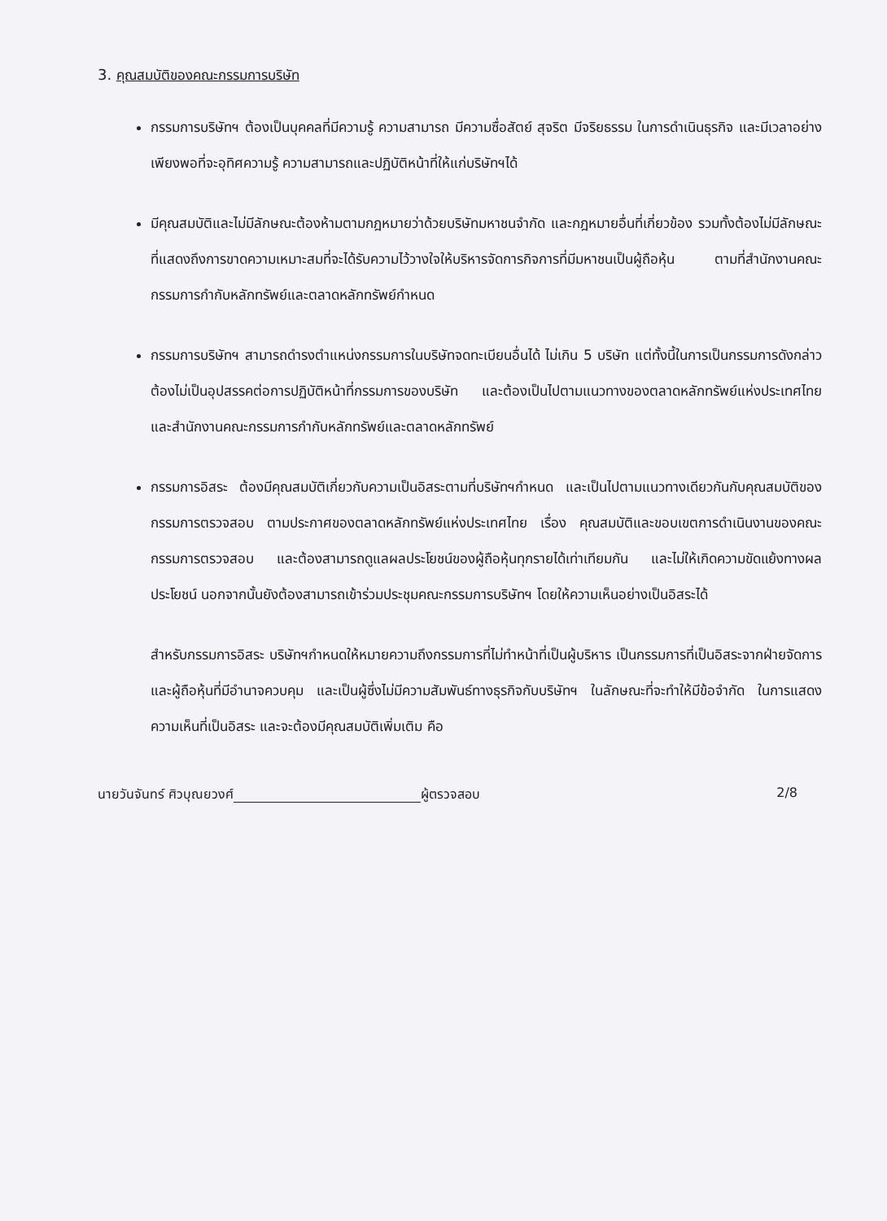3. คุณสมบัติของคณะกรรมการบริษัท
กรรมการบริษัทฯ ต้องเป็นบุคคลที่มีความรู้ ความสามารถ มีความซื่อสัตย์ สุจริต มีจริยธรรม ในการดำเนินธุรกิจ และมีเวลาอย่างเพียงพอที่จะอุทิศความรู้ ความสามารถและปฏิบัติหน้าที่ให้แก่บริษัทฯได้
มีคุณสมบัติและไม่มีลักษณะต้องห้ามตามกฎหมายว่าด้วยบริษัทมหาชนจำกัด และกฎหมายอื่นที่เกี่ยวข้อง รวมทั้งต้องไม่มีลักษณะที่แสดงถึงการขาดความเหมาะสมที่จะได้รับความไว้วางใจให้บริหารจัดการกิจการที่มีมหาชนเป็นผู้ถือหุ้น ตามที่สำนักงานคณะกรรมการกำกับหลักทรัพย์และตลาดหลักทรัพย์กำหนด
กรรมการบริษัทฯ สามารถดำรงตำแหน่งกรรมการในบริษัทจดทะเบียนอื่นได้ ไม่เกิน 5 บริษัท แต่ทั้งนี้ในการเป็นกรรมการดังกล่าว ต้องไม่เป็นอุปสรรคต่อการปฏิบัติหน้าที่กรรมการของบริษัท และต้องเป็นไปตามแนวทางของตลาดหลักทรัพย์แห่งประเทศไทย และสำนักงานคณะกรรมการกำกับหลักทรัพย์และตลาดหลักทรัพย์
กรรมการอิสระ ต้องมีคุณสมบัติเกี่ยวกับความเป็นอิสระตามที่บริษัทฯกำหนด และเป็นไปตามแนวทางเดียวกันกับคุณสมบัติของกรรมการตรวจสอบ ตามประกาศของตลาดหลักทรัพย์แห่งประเทศไทย เรื่อง คุณสมบัติและขอบเขตการดำเนินงานของคณะกรรมการตรวจสอบ และต้องสามารถดูแลผลประโยชน์ของผู้ถือหุ้นทุกรายได้เท่าเทียมกัน และไม่ให้เกิดความขัดแย้งทางผล ประโยชน์ นอกจากนั้นยังต้องสามารถเข้าร่วมประชุมคณะกรรมการบริษัทฯ โดยให้ความเห็นอย่างเป็นอิสระได้
สำหรับกรรมการอิสระ บริษัทฯกำหนดให้หมายความถึงกรรมการที่ไม่ทำหน้าที่เป็นผู้บริหาร เป็นกรรมการที่เป็นอิสระจากฝ่ายจัดการ และผู้ถือหุ้นที่มีอำนาจควบคุม และเป็นผู้ซึ่งไม่มีความสัมพันธ์ทางธุรกิจกับบริษัทฯ ในลักษณะที่จะทำให้มีข้อจำกัด ในการแสดงความเห็นที่เป็นอิสระ และจะต้องมีคุณสมบัติเพิ่มเติม คือ
นายวันจันทร์ ศิวบุณยวงศ์ ผู้ตรวจสอบ 2/8